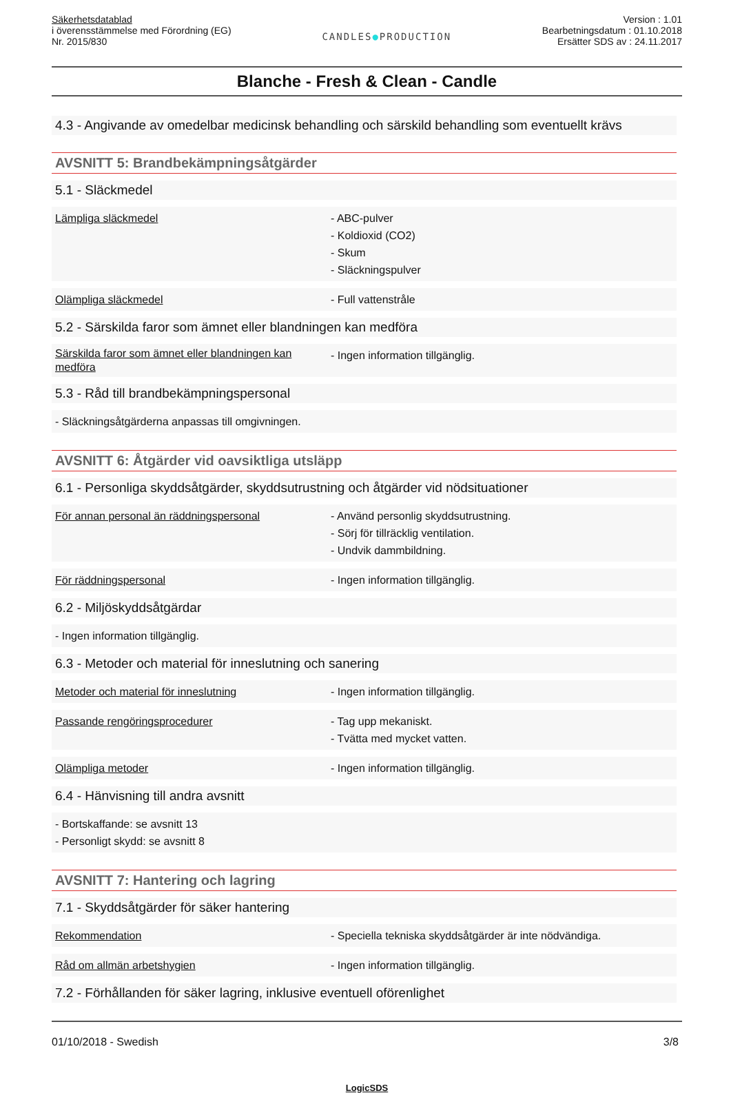Säkerhetsdatablad
i överensstämmelse med Förordning (EG)
Nr. 2015/830
CANDLES●PRODUCTION
Version : 1.01
Bearbetningsdatum : 01.10.2018
Ersätter SDS av : 24.11.2017
Blanche - Fresh & Clean - Candle
4.3 - Angivande av omedelbar medicinsk behandling och särskild behandling som eventuellt krävs
AVSNITT 5: Brandbekämpningsåtgärder
5.1 - Släckmedel
| Lämpliga släckmedel | - ABC-pulver - Koldioxid (CO2) - Skum - Släckningspulver |
| Olämpliga släckmedel | - Full vattenstråle |
5.2 - Särskilda faror som ämnet eller blandningen kan medföra
| Särskilda faror som ämnet eller blandningen kan medföra | - Ingen information tillgänglig. |
5.3 - Råd till brandbekämpningspersonal
- Släckningsåtgärderna anpassas till omgivningen.
AVSNITT 6: Åtgärder vid oavsiktliga utsläpp
6.1 - Personliga skyddsåtgärder, skyddsutrustning och åtgärder vid nödsituationer
| För annan personal än räddningspersonal | - Använd personlig skyddsutrustning. - Sörj för tillräcklig ventilation. - Undvik dammbildning. |
| För räddningspersonal | - Ingen information tillgänglig. |
6.2 - Miljöskyddsåtgärdar
- Ingen information tillgänglig.
6.3 - Metoder och material för inneslutning och sanering
| Metoder och material för inneslutning | - Ingen information tillgänglig. |
| Passande rengöringsprocedurer | - Tag upp mekaniskt. - Tvätta med mycket vatten. |
| Olämpliga metoder | - Ingen information tillgänglig. |
6.4 - Hänvisning till andra avsnitt
- Bortskaffande: se avsnitt 13
- Personligt skydd: se avsnitt 8
AVSNITT 7: Hantering och lagring
7.1 - Skyddsåtgärder för säker hantering
| Rekommendation | - Speciella tekniska skyddsåtgärder är inte nödvändiga. |
| Råd om allmän arbetshygien | - Ingen information tillgänglig. |
7.2 - Förhållanden för säker lagring, inklusive eventuell oförenlighet
01/10/2018 - Swedish 3/8
LogicSDS